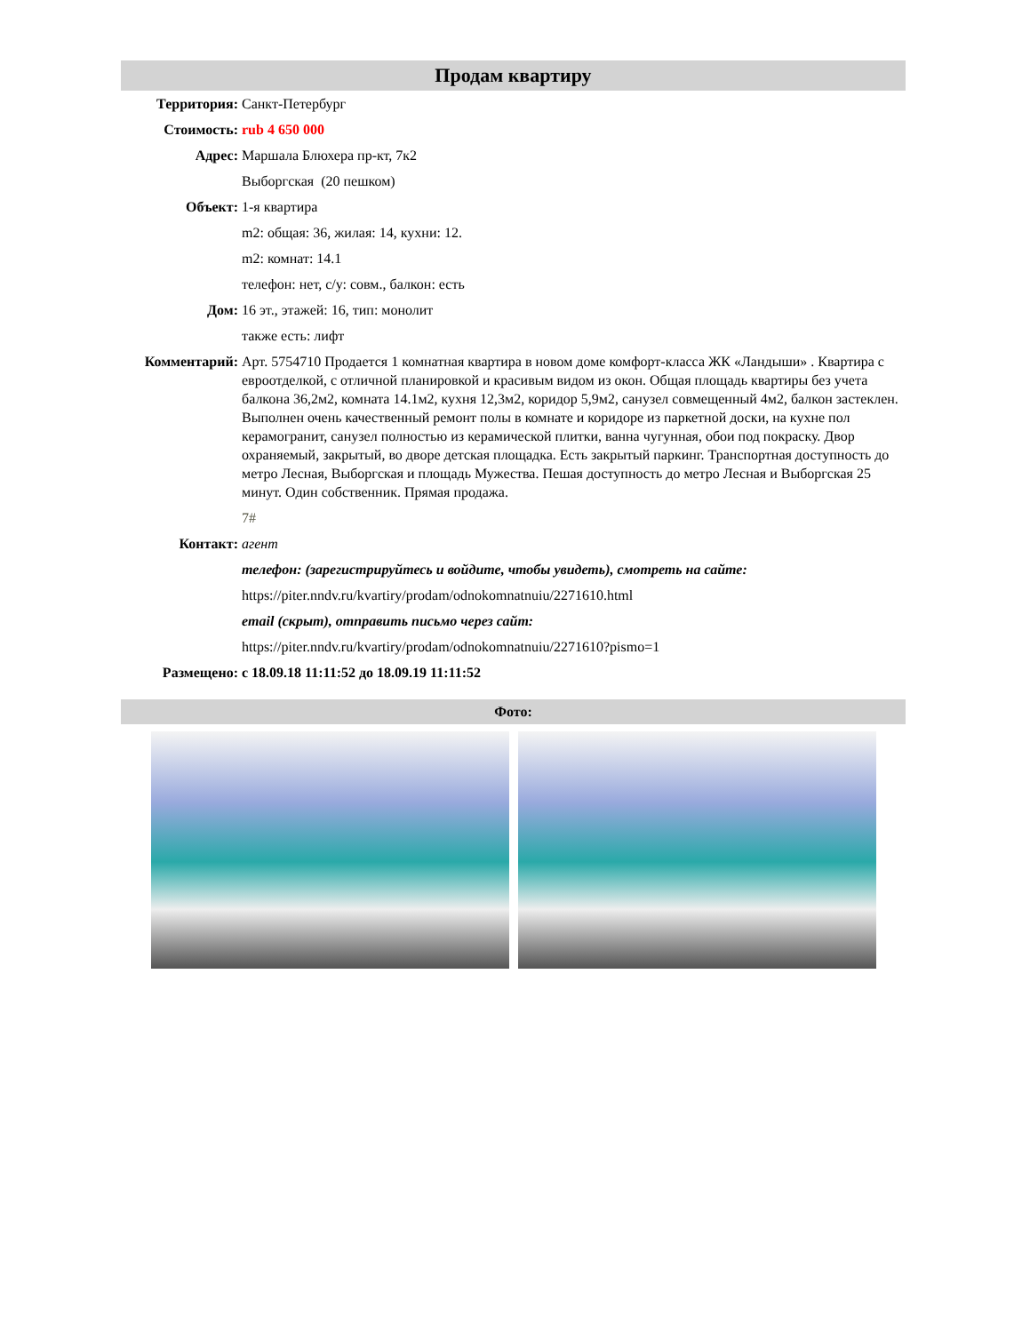Продам квартиру
| Территория: | Санкт-Петербург |
| Стоимость: | rub 4 650 000 |
| Адрес: | Маршала Блюхера пр-кт, 7к2 |
| | Выборгская (20 пешком) |
| Объект: | 1-я квартира |
| | m2: общая: 36, жилая: 14, кухни: 12. |
| | m2: комнат: 14.1 |
| | телефон: нет, с/у: совм., балкон: есть |
| Дом: | 16 эт., этажей: 16, тип: монолит |
| | также есть: лифт |
| Комментарий: | Арт. 5754710 Продается 1 комнатная квартира в новом доме комфорт-класса ЖК «Ландыши» . Квартира с евроотделкой, с отличной планировкой и красивым видом из окон. Общая площадь квартиры без учета балкона 36,2м2, комната 14.1м2, кухня 12,3м2, коридор 5,9м2, санузел совмещенный 4м2, балкон застеклен. Выполнен очень качественный ремонт полы в комнате и коридоре из паркетной доски, на кухне пол керамогранит, санузел полностью из керамической плитки, ванна чугунная, обои под покраску. Двор охраняемый, закрытый, во дворе детская площадка. Есть закрытый паркинг. Транспортная доступность до метро Лесная, Выборгская и площадь Мужества. Пешая доступность до метро Лесная и Выборгская 25 минут. Один собственник. Прямая продажа. |
| | 7# |
| Контакт: | агент |
| | телефон: (зарегистрируйтесь и войдите, чтобы увидеть), смотреть на сайте: |
| | https://piter.nndv.ru/kvartiry/prodam/odnokomnatnuiu/2271610.html |
| | email (скрыт), отправить письмо через сайт: |
| | https://piter.nndv.ru/kvartiry/prodam/odnokomnatnuiu/2271610?pismo=1 |
| Размещено: | с 18.09.18 11:11:52 до 18.09.19 11:11:52 |
Фото: